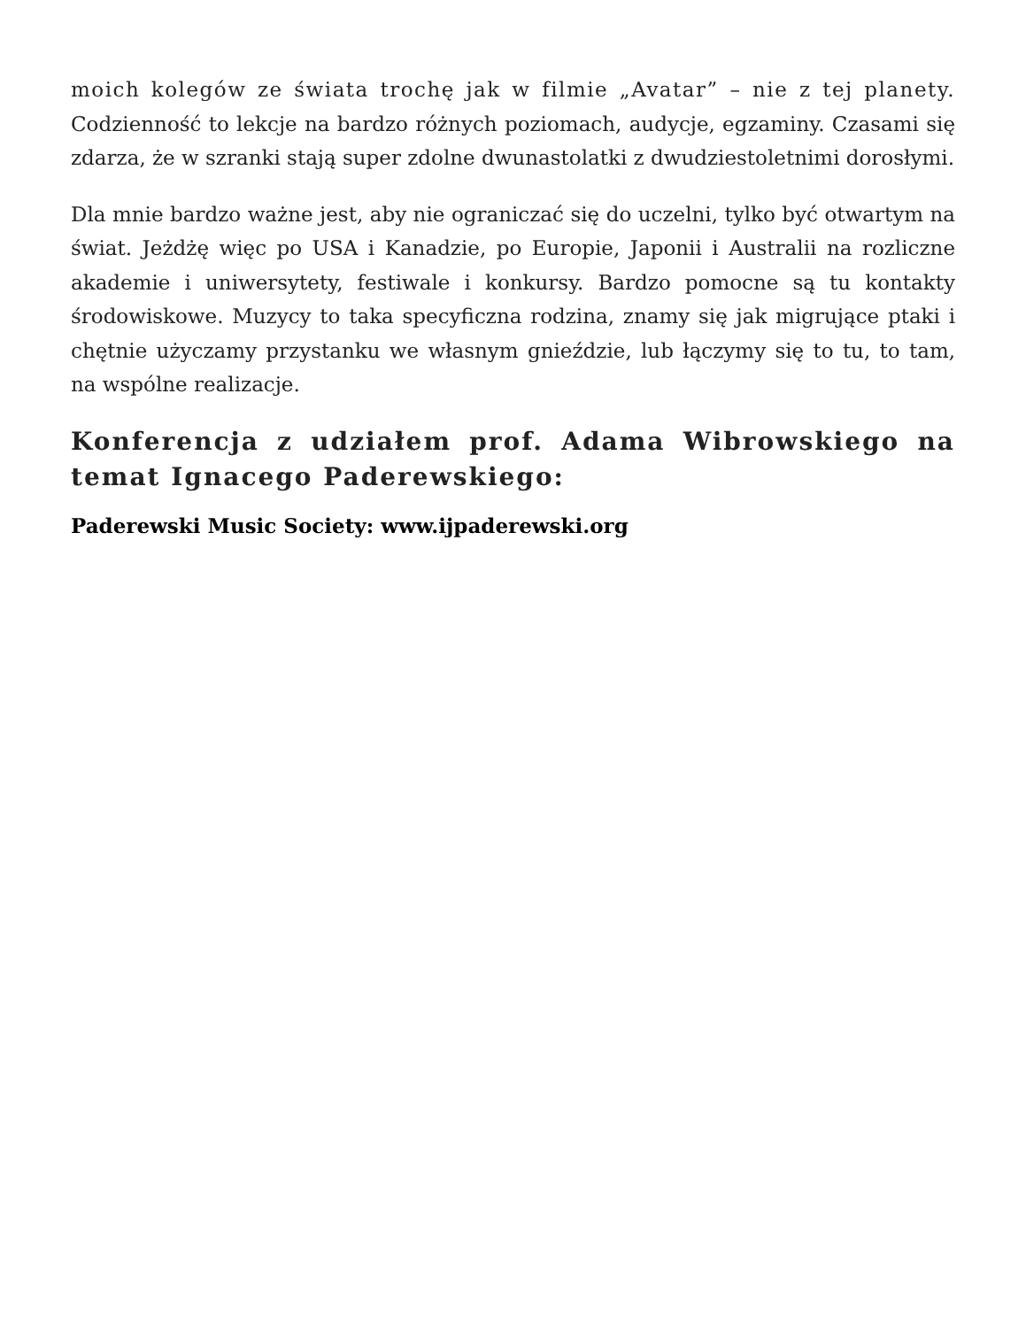moich kolegów ze świata trochę jak w filmie „Avatar” – nie z tej planety. Codzienność to lekcje na bardzo różnych poziomach, audycje, egzaminy. Czasami się zdarza, że w szranki stają super zdolne dwunastolatki z dwudziestoletnimi dorosłymi.
Dla mnie bardzo ważne jest, aby nie ograniczać się do uczelni, tylko być otwartym na świat. Jeżdżę więc po USA i Kanadzie, po Europie, Japonii i Australii na rozliczne akademie i uniwersytety, festiwale i konkursy. Bardzo pomocne są tu kontakty środowiskowe. Muzycy to taka specyficzna rodzina, znamy się jak migrujące ptaki i chętnie użyczamy przystanku we własnym gnieździe, lub łączymy się to tu, to tam, na wspólne realizacje.
Konferencja z udziałem prof. Adama Wibrowskiego na temat Ignacego Paderewskiego:
Paderewski Music Society: www.ijpaderewski.org